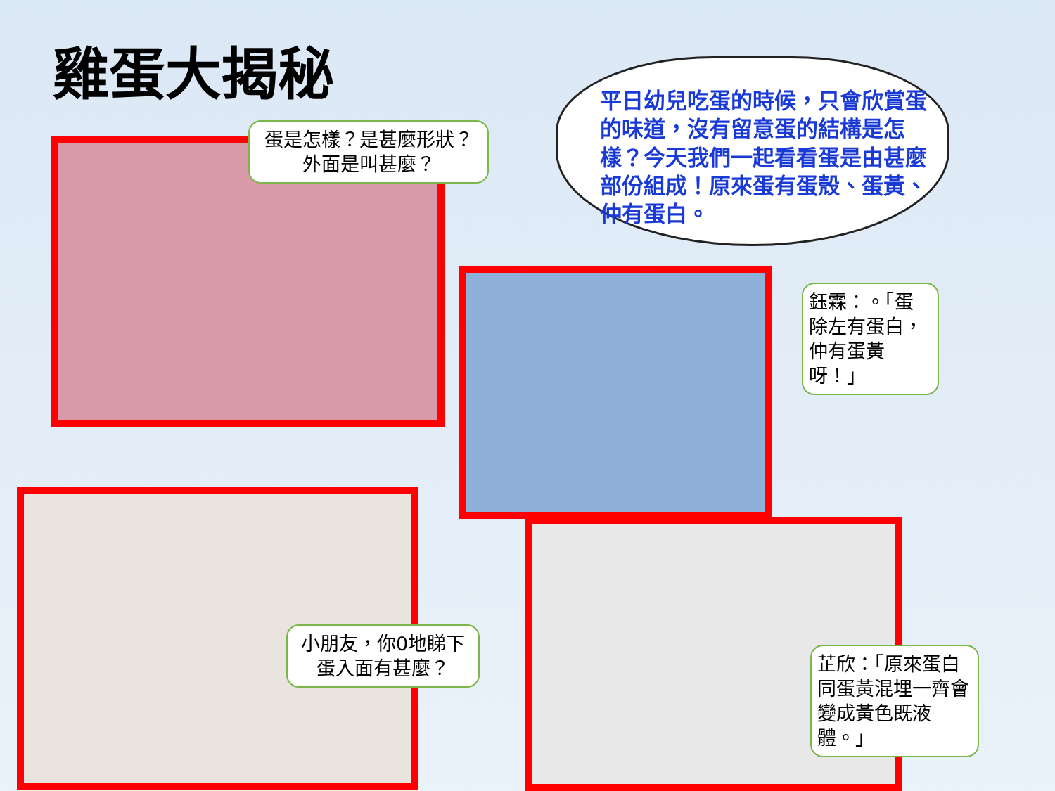雞蛋大揭秘
平日幼兒吃蛋的時候，只會欣賞蛋的味道，沒有留意蛋的結構是怎樣？今天我們一起看看蛋是由甚麼部份組成！原來蛋有蛋殼、蛋黃、仲有蛋白。
蛋是怎樣？是甚麼形狀？
外面是叫甚麼？
鈺霖：。「蛋除左有蛋白，仲有蛋黃呀！」
小朋友，你0地睇下蛋入面有甚麼？
芷欣：「原來蛋白同蛋黃混埋一齊會變成黃色既液體。」